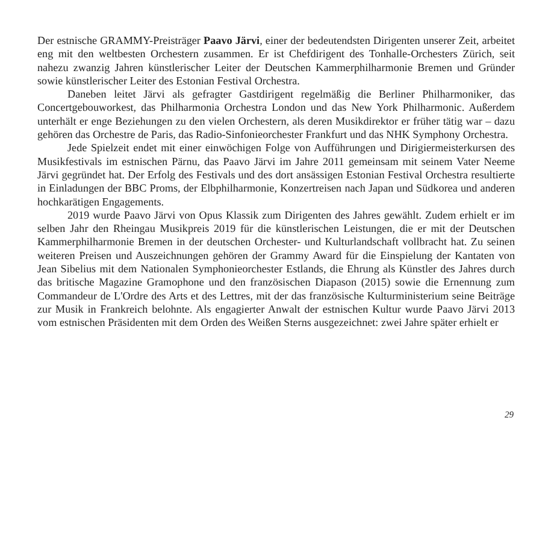Der estnische GRAMMY-Preisträger Paavo Järvi, einer der bedeutendsten Dirigenten unserer Zeit, arbeitet eng mit den weltbesten Orchestern zusammen. Er ist Chefdirigent des Tonhalle-Orchesters Zürich, seit nahezu zwanzig Jahren künstlerischer Leiter der Deutschen Kammerphilharmonie Bremen und Gründer sowie künstlerischer Leiter des Estonian Festival Orchestra.
Daneben leitet Järvi als gefragter Gastdirigent regelmäßig die Berliner Philharmoniker, das Concertgebouworkest, das Philharmonia Orchestra London und das New York Philharmonic. Außerdem unterhält er enge Beziehungen zu den vielen Orchestern, als deren Musikdirektor er früher tätig war – dazu gehören das Orchestre de Paris, das Radio-Sinfonieorchester Frankfurt und das NHK Symphony Orchestra.
Jede Spielzeit endet mit einer einwöchigen Folge von Aufführungen und Dirigiermeisterkursen des Musikfestivals im estnischen Pärnu, das Paavo Järvi im Jahre 2011 gemeinsam mit seinem Vater Neeme Järvi gegründet hat. Der Erfolg des Festivals und des dort ansässigen Estonian Festival Orchestra resultierte in Einladungen der BBC Proms, der Elbphilharmonie, Konzertreisen nach Japan und Südkorea und anderen hochkarätigen Engagements.
2019 wurde Paavo Järvi von Opus Klassik zum Dirigenten des Jahres gewählt. Zudem erhielt er im selben Jahr den Rheingau Musikpreis 2019 für die künstlerischen Leistungen, die er mit der Deutschen Kammerphilharmonie Bremen in der deutschen Orchester- und Kulturlandschaft vollbracht hat. Zu seinen weiteren Preisen und Auszeichnungen gehören der Grammy Award für die Einspielung der Kantaten von Jean Sibelius mit dem Nationalen Symphonieorchester Estlands, die Ehrung als Künstler des Jahres durch das britische Magazine Gramophone und den französischen Diapason (2015) sowie die Ernennung zum Commandeur de L'Ordre des Arts et des Lettres, mit der das französische Kulturministerium seine Beiträge zur Musik in Frankreich belohnte. Als engagierter Anwalt der estnischen Kultur wurde Paavo Järvi 2013 vom estnischen Präsidenten mit dem Orden des Weißen Sterns ausgezeichnet: zwei Jahre später erhielt er
29